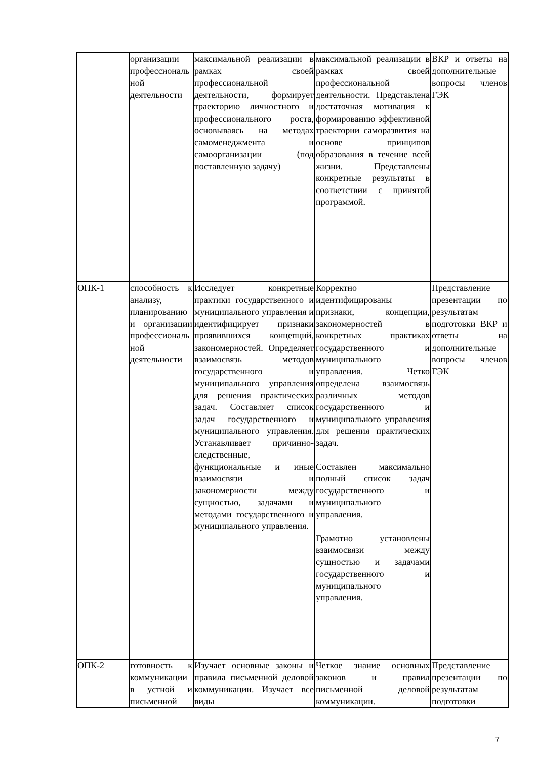| | организации профессиональной деятельности | максимальной реализации в рамках своей профессиональной деятельности, формирует траекторию личностного и профессионального роста, основываясь на методах самоменеджмента и самоорганизации (под поставленную задачу) | максимальной реализации в рамках своей профессиональной деятельности. Представлена достаточная мотивация к формированию эффективной траектории саморазвития на основе принципов образования в течение всей жизни. Представлены конкретные результаты в соответствии с принятой программой. | ВКР и ответы на дополнительные вопросы членов ГЭК |
| ОПК-1 | способность к анализу, планированию и организации профессиональной деятельности | Исследует конкретные практики государственного и муниципального управления и идентифицирует признаки проявившихся концепций, закономерностей. Определяет взаимосвязь методов государственного и муниципального управления для решения практических задач. Составляет список задач государственного и муниципального управления. Устанавливает причинно-следственные, функциональные и иные взаимосвязи и закономерности между сущностью, задачами и методами государственного и муниципального управления. | Корректно идентифицированы признаки, концепции, закономерностей в конкретных практиках государственного и муниципального управления. Четко определена взаимосвязь различных методов государственного и муниципального управления для решения практических задач. Составлен максимально полный список задач государственного и муниципального управления. Грамотно установлены взаимосвязи между сущностью и задачами государственного и муниципального управления. | Представление презентации по результатам подготовки ВКР и ответы на дополнительные вопросы членов ГЭК |
| ОПК-2 | готовность к коммуникации в устной и письменной | Изучает основные законы и правила письменной деловой коммуникации. Изучает все виды | Четкое знание основных законов и правил письменной деловой коммуникации. | Представление презентации по результатам подготовки |
7